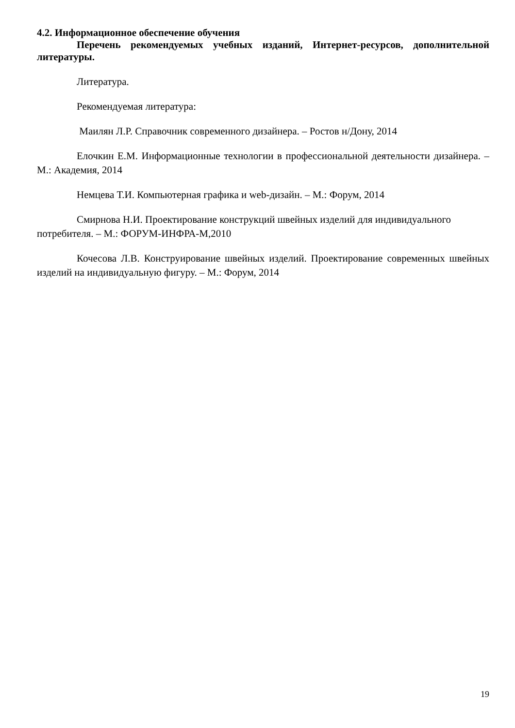4.2. Информационное обеспечение обучения
Перечень рекомендуемых учебных изданий, Интернет-ресурсов, дополнительной литературы.
Литература.
Рекомендуемая литература:
Маилян Л.Р. Справочник современного дизайнера. – Ростов н/Дону, 2014
Елочкин Е.М. Информационные технологии в профессиональной деятельности дизайнера. – М.: Академия, 2014
Немцева Т.И. Компьютерная графика и web-дизайн. – М.: Форум, 2014
Смирнова Н.И. Проектирование конструкций швейных изделий для индивидуального потребителя. – М.: ФОРУМ-ИНФРА-М,2010
Кочесова Л.В. Конструирование швейных изделий. Проектирование современных швейных изделий на индивидуальную фигуру. – М.: Форум, 2014
19